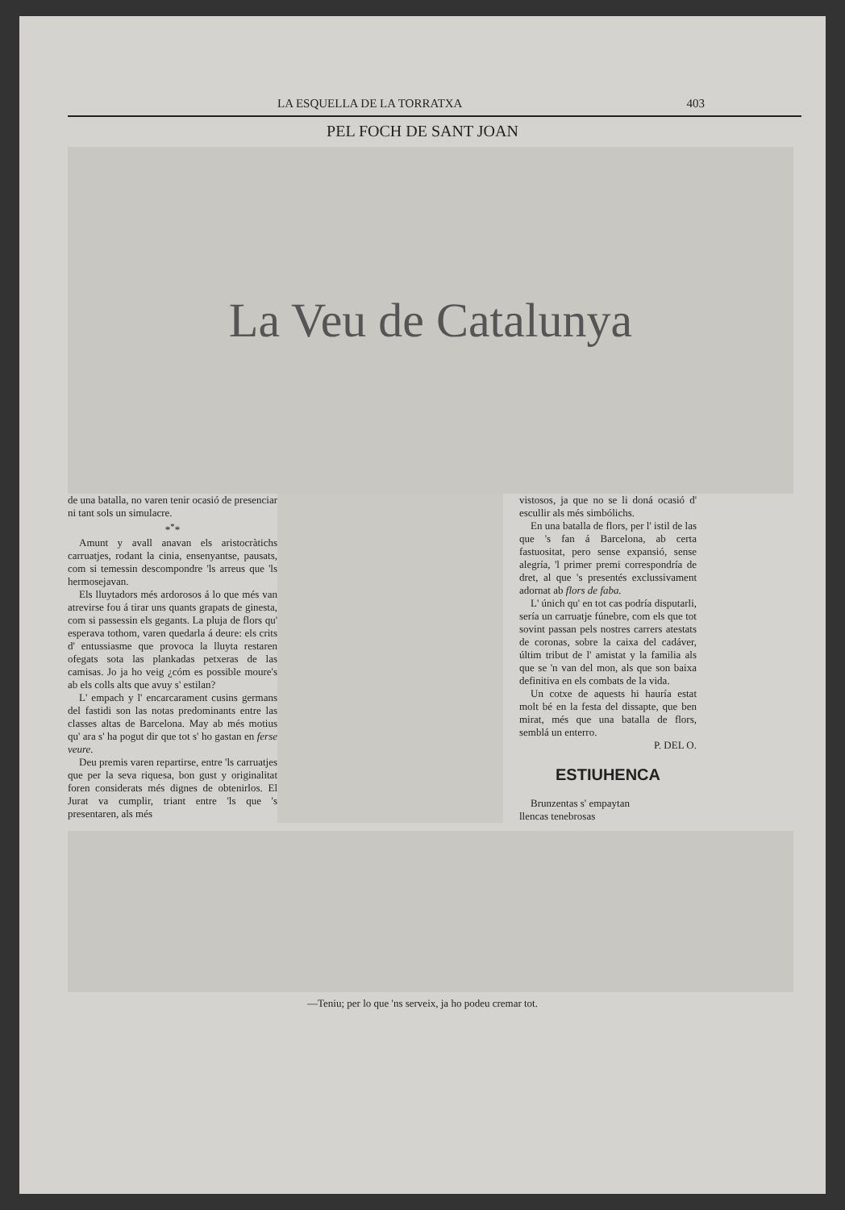LA ESQUELLA DE LA TORRATXA 403
PEL FOCH DE SANT JOAN
La Veu de Catalunya
de una batalla, no varen tenir ocasió de presenciar ni tant sols un simulacre.
*<sup>*</sup>*
Amunt y avall anavan els aristocràtichs carruatjes, rodant la cinia, ensenyantse, pausats, com si temessin descompondre 'ls arreus que 'ls hermosejavan.
Els lluytadors més ardorosos á lo que més van atrevirse fou á tirar uns quants grapats de ginesta, com si passessin els gegants. La pluja de flors qu' esperava tothom, varen quedarla á deure: els crits d' entussiasme que provoca la lluyta restaren ofegats sota las plankadas petxeras de las camisas. Jo ja ho veig ¿cóm es possible moure's ab els colls alts que avuy s' estilan?
L' empach y l' encarcarament cusins germans del fastidi son las notas predominants entre las classes altas de Barcelona. May ab més motius qu' ara s' ha pogut dir que tot s' ho gastan en ferse veure.
Deu premis varen repartirse, entre 'ls carruatjes que per la seva riquesa, bon gust y originalitat foren considerats més dignes de obtenirlos. El Jurat va cumplir, triant entre 'ls que 's presentaren, als més
vistosos, ja que no se li doná ocasió d' escullir als més simbólichs.
En una batalla de flors, per l' istil de las que 's fan á Barcelona, ab certa fastuositat, pero sense expansió, sense alegría, 'l primer premi correspondría de dret, al que 's presentés exclussivament adornat ab flors de faba.
L' únich qu' en tot cas podría disputarli, sería un carruatje fúnebre, com els que tot sovint passan pels nostres carrers atestats de coronas, sobre la caixa del cadáver, últim tribut de l' amistat y la familia als que se 'n van del mon, als que son baixa definitiva en els combats de la vida.
Un cotxe de aquests hi hauría estat molt bé en la festa del dissapte, que ben mirat, més que una batalla de flors, semblá un enterro.
P. DEL O.
ESTIUHENCA
Brunzentas s' empaytan
llencas tenebrosas
—Teniu; per lo que 'ns serveix, ja ho podeu cremar tot.